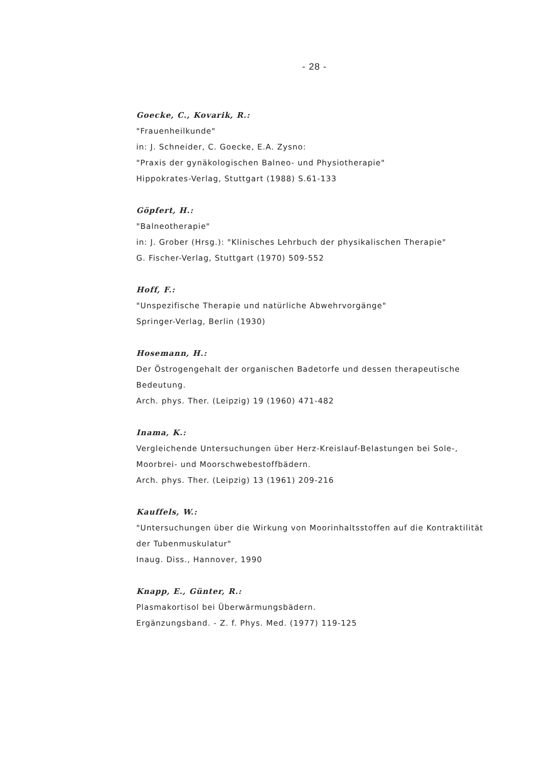- 28 -
Goecke, C., Kovarik, R.:
"Frauenheilkunde"
in: J. Schneider, C. Goecke, E.A. Zysno:
"Praxis der gynäkologischen Balneo- und Physiotherapie"
Hippokrates-Verlag, Stuttgart (1988) S.61-133
Göpfert, H.:
"Balneotherapie"
in: J. Grober (Hrsg.): "Klinisches Lehrbuch der physikalischen Therapie"
G. Fischer-Verlag, Stuttgart (1970) 509-552
Hoff, F.:
"Unspezifische Therapie und natürliche Abwehrvorgänge"
Springer-Verlag, Berlin (1930)
Hosemann, H.:
Der Östrogengehalt der organischen Badetorfe und dessen therapeutische Bedeutung.
Arch. phys. Ther. (Leipzig) 19 (1960) 471-482
Inama, K.:
Vergleichende Untersuchungen über Herz-Kreislauf-Belastungen bei Sole-, Moorbrei- und Moorschwebestoffbädern.
Arch. phys. Ther. (Leipzig) 13 (1961) 209-216
Kauffels, W.:
"Untersuchungen über die Wirkung von Moorinhaltsstoffen auf die Kontraktilität der Tubenmuskulatur"
Inaug. Diss., Hannover, 1990
Knapp, E., Günter, R.:
Plasmakortisol bei Überwärmungsbädern.
Ergänzungsband. - Z. f. Phys. Med. (1977) 119-125